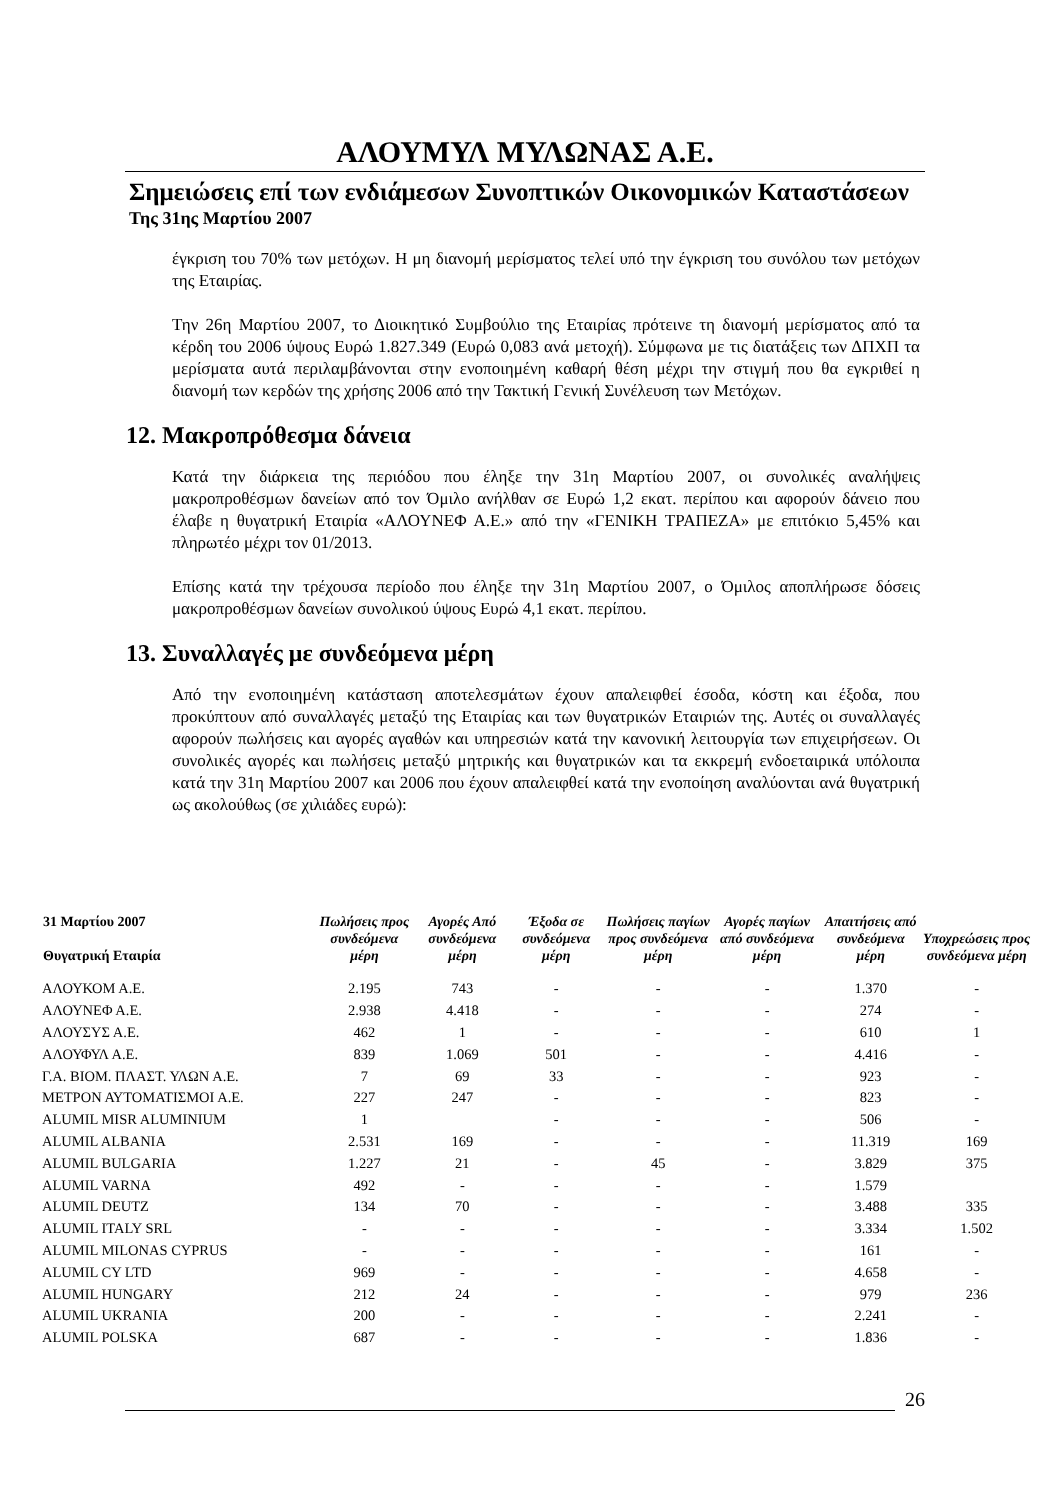ΑΛΟΥΜΥΛ ΜΥΛΩΝΑΣ Α.Ε.
Σημειώσεις επί των ενδιάμεσων Συνοπτικών Οικονομικών Καταστάσεων
Της 31ης Μαρτίου 2007
έγκριση του 70% των μετόχων. Η μη διανομή μερίσματος τελεί υπό την έγκριση του συνόλου των μετόχων της Εταιρίας.
Την 26η Μαρτίου 2007, το Διοικητικό Συμβούλιο της Εταιρίας πρότεινε τη διανομή μερίσματος από τα κέρδη του 2006 ύψους Ευρώ 1.827.349 (Ευρώ 0,083 ανά μετοχή). Σύμφωνα με τις διατάξεις των ΔΠΧΠ τα μερίσματα αυτά περιλαμβάνονται στην ενοποιημένη καθαρή θέση μέχρι την στιγμή που θα εγκριθεί η διανομή των κερδών της χρήσης 2006 από την Τακτική Γενική Συνέλευση των Μετόχων.
12. Μακροπρόθεσμα δάνεια
Κατά την διάρκεια της περιόδου που έληξε την 31η Μαρτίου 2007, οι συνολικές αναλήψεις μακροπροθέσμων δανείων από τον Όμιλο ανήλθαν σε Ευρώ 1,2 εκατ. περίπου και αφορούν δάνειο που έλαβε η θυγατρική Εταιρία «ΑΛΟΥΝΕΦ Α.Ε.» από την «ΓΕΝΙΚΗ ΤΡΑΠΕΖΑ» με επιτόκιο 5,45% και πληρωτέο μέχρι τον 01/2013.
Επίσης κατά την τρέχουσα περίοδο που έληξε την 31η Μαρτίου 2007, ο Όμιλος αποπλήρωσε δόσεις μακροπροθέσμων δανείων συνολικού ύψους Ευρώ 4,1 εκατ. περίπου.
13. Συναλλαγές με συνδεόμενα μέρη
Από την ενοποιημένη κατάσταση αποτελεσμάτων έχουν απαλειφθεί έσοδα, κόστη και έξοδα, που προκύπτουν από συναλλαγές μεταξύ της Εταιρίας και των θυγατρικών Εταιριών της. Αυτές οι συναλλαγές αφορούν πωλήσεις και αγορές αγαθών και υπηρεσιών κατά την κανονική λειτουργία των επιχειρήσεων. Οι συνολικές αγορές και πωλήσεις μεταξύ μητρικής και θυγατρικών και τα εκκρεμή ενδοεταιρικά υπόλοιπα κατά την 31η Μαρτίου 2007 και 2006 που έχουν απαλειφθεί κατά την ενοποίηση αναλύονται ανά θυγατρική ως ακολούθως (σε χιλιάδες ευρώ):
| 31 Μαρτίου 2007 Θυγατρική Εταιρία | Πωλήσεις προς συνδεόμενα μέρη | Αγορές Από συνδεόμενα μέρη | Έξοδα σε συνδεόμενα μέρη | Πωλήσεις παγίων προς συνδεόμενα μέρη | Αγορές παγίων από συνδεόμενα μέρη | Απαιτήσεις από συνδεόμενα μέρη | Υποχρεώσεις προς συνδεόμενα μέρη |
| --- | --- | --- | --- | --- | --- | --- | --- |
| ΑΛΟΥΚΟΜ Α.Ε. | 2.195 | 743 | - | - | - | 1.370 | - |
| ΑΛΟΥΝΕΦ Α.Ε. | 2.938 | 4.418 | - | - | - | 274 | - |
| ΑΛΟΥΣΥΣ Α.Ε. | 462 | 1 | - | - | - | 610 | 1 |
| ΑΛΟΥΦΥΛ Α.Ε. | 839 | 1.069 | 501 | - | - | 4.416 | - |
| Γ.Α. ΒΙΟΜ. ΠΛΑΣΤ. ΥΛΩΝ Α.Ε. | 7 | 69 | 33 | - | - | 923 | - |
| ΜΕΤΡΟΝ ΑΥΤΟΜΑΤΙΣΜΟΙ Α.Ε. | 227 | 247 | - | - | - | 823 | - |
| ALUMIL MISR ALUMINIUM | 1 | | - | - | - | 506 | - |
| ALUMIL ALBANIA | 2.531 | 169 | - | - | - | 11.319 | 169 |
| ALUMIL BULGARIA | 1.227 | 21 | - | 45 | - | 3.829 | 375 |
| ALUMIL VARNA | 492 | - | - | - | - | 1.579 | |
| ALUMIL DEUTZ | 134 | 70 | - | - | - | 3.488 | 335 |
| ALUMIL ITALY SRL | - | - | - | - | - | 3.334 | 1.502 |
| ALUMIL MILONAS CYPRUS | - | - | - | - | - | 161 | - |
| ALUMIL CY LTD | 969 | - | - | - | - | 4.658 | - |
| ALUMIL HUNGARY | 212 | 24 | - | - | - | 979 | 236 |
| ALUMIL UKRANIA | 200 | - | - | - | - | 2.241 | - |
| ALUMIL POLSKA | 687 | - | - | - | - | 1.836 | - |
26